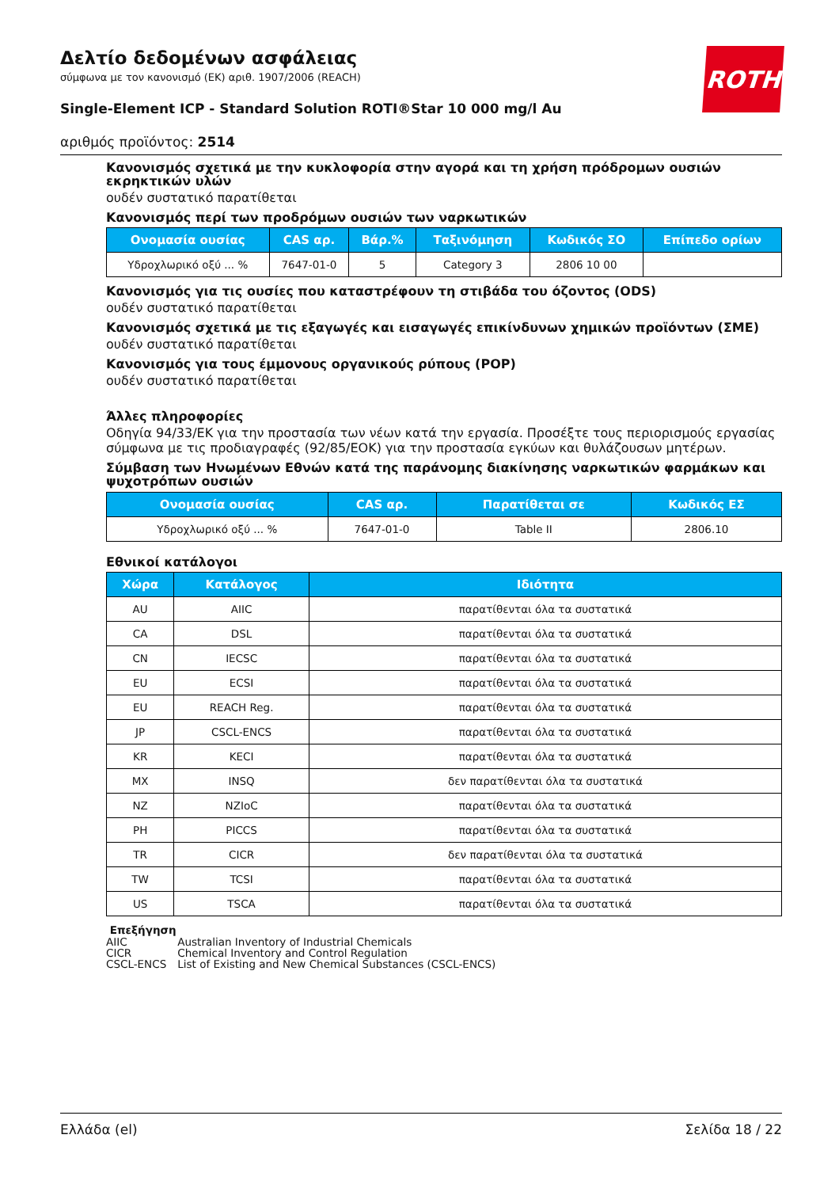ROTH
Δελτίο δεδομένων ασφάλειας
σύμφωνα με τον κανονισμό (ΕΚ) αριθ. 1907/2006 (REACH)
Single-Element ICP - Standard Solution ROTI®Star 10 000 mg/l Au
αριθμός προϊόντος: 2514
Κανονισμός σχετικά με την κυκλοφορία στην αγορά και τη χρήση πρόδρομων ουσιών εκρηκτικών υλών
ουδέν συστατικό παρατίθεται
Κανονισμός περί των προδρόμων ουσιών των ναρκωτικών
| Ονομασία ουσίας | CAS αρ. | Βάρ.% | Ταξινόμηση | Κωδικός ΣΟ | Επίπεδο ορίων |
| --- | --- | --- | --- | --- | --- |
| Υδροχλωρικό οξύ ... % | 7647-01-0 | 5 | Category 3 | 2806 10 00 | |
Κανονισμός για τις ουσίες που καταστρέφουν τη στιβάδα του όζοντος (ODS)
ουδέν συστατικό παρατίθεται
Κανονισμός σχετικά με τις εξαγωγές και εισαγωγές επικίνδυνων χημικών προϊόντων (ΣΜΕ)
ουδέν συστατικό παρατίθεται
Κανονισμός για τους έμμονους οργανικούς ρύπους (POP)
ουδέν συστατικό παρατίθεται
Άλλες πληροφορίες
Οδηγία 94/33/ΕΚ για την προστασία των νέων κατά την εργασία. Προσέξτε τους περιορισμούς εργασίας σύμφωνα με τις προδιαγραφές (92/85/ΕΟΚ) για την προστασία εγκύων και θυλάζουσων μητέρων.
Σύμβαση των Ηνωμένων Εθνών κατά της παράνομης διακίνησης ναρκωτικών φαρμάκων και ψυχοτρόπων ουσιών
| Ονομασία ουσίας | CAS αρ. | Παρατίθεται σε | Κωδικός ΕΣ |
| --- | --- | --- | --- |
| Υδροχλωρικό οξύ ... % | 7647-01-0 | Table II | 2806.10 |
Εθνικοί κατάλογοι
| Χώρα | Κατάλογος | Ιδιότητα |
| --- | --- | --- |
| AU | AIIC | παρατίθενται όλα τα συστατικά |
| CA | DSL | παρατίθενται όλα τα συστατικά |
| CN | IECSC | παρατίθενται όλα τα συστατικά |
| EU | ECSI | παρατίθενται όλα τα συστατικά |
| EU | REACH Reg. | παρατίθενται όλα τα συστατικά |
| JP | CSCL-ENCS | παρατίθενται όλα τα συστατικά |
| KR | KECI | παρατίθενται όλα τα συστατικά |
| MX | INSQ | δεν παρατίθενται όλα τα συστατικά |
| NZ | NZIoC | παρατίθενται όλα τα συστατικά |
| PH | PICCS | παρατίθενται όλα τα συστατικά |
| TR | CICR | δεν παρατίθενται όλα τα συστατικά |
| TW | TCSI | παρατίθενται όλα τα συστατικά |
| US | TSCA | παρατίθενται όλα τα συστατικά |
Επεξήγηση
AIIC Australian Inventory of Industrial Chemicals
CICR Chemical Inventory and Control Regulation
CSCL-ENCS List of Existing and New Chemical Substances (CSCL-ENCS)
Ελλάδα (el) Σελίδα 18 / 22